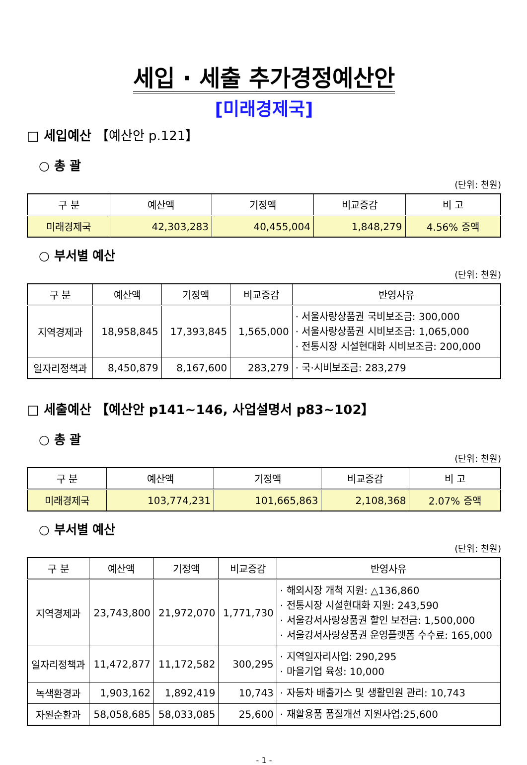세입 · 세출 추가경정예산안
[미래경제국]
□ 세입예산 【예산안 p.121】
○ 총 괄
(단위: 천원)
| 구 분 | 예산액 | 기정액 | 비교증감 | 비 고 |
| --- | --- | --- | --- | --- |
| 미래경제국 | 42,303,283 | 40,455,004 | 1,848,279 | 4.56% 증액 |
○ 부서별 예산
(단위: 천원)
| 구 분 | 예산액 | 기정액 | 비교증감 | 반영사유 |
| --- | --- | --- | --- | --- |
| 지역경제과 | 18,958,845 | 17,393,845 | 1,565,000 | · 서울사랑상품권 국비보조금: 300,000 · 서울사랑상품권 시비보조금: 1,065,000 · 전통시장 시설현대화 시비보조금: 200,000 |
| 일자리정책과 | 8,450,879 | 8,167,600 | 283,279 | · 국·시비보조금: 283,279 |
□ 세출예산 【예산안 p141~146, 사업설명서 p83~102】
○ 총 괄
(단위: 천원)
| 구 분 | 예산액 | 기정액 | 비교증감 | 비 고 |
| --- | --- | --- | --- | --- |
| 미래경제국 | 103,774,231 | 101,665,863 | 2,108,368 | 2.07% 증액 |
○ 부서별 예산
(단위: 천원)
| 구 분 | 예산액 | 기정액 | 비교증감 | 반영사유 |
| --- | --- | --- | --- | --- |
| 지역경제과 | 23,743,800 | 21,972,070 | 1,771,730 | · 해외시장 개척 지원: △136,860 · 전통시장 시설현대화 지원: 243,590 · 서울강서사랑상품권 할인 보전금: 1,500,000 · 서울강서사랑상품권 운영플랫폼 수수료: 165,000 |
| 일자리정책과 | 11,472,877 | 11,172,582 | 300,295 | · 지역일자리사업: 290,295 · 마을기업 육성: 10,000 |
| 녹색환경과 | 1,903,162 | 1,892,419 | 10,743 | · 자동차 배출가스 및 생활민원 관리: 10,743 |
| 자원순환과 | 58,058,685 | 58,033,085 | 25,600 | · 재활용품 품질개선 지원사업:25,600 |
- 1 -